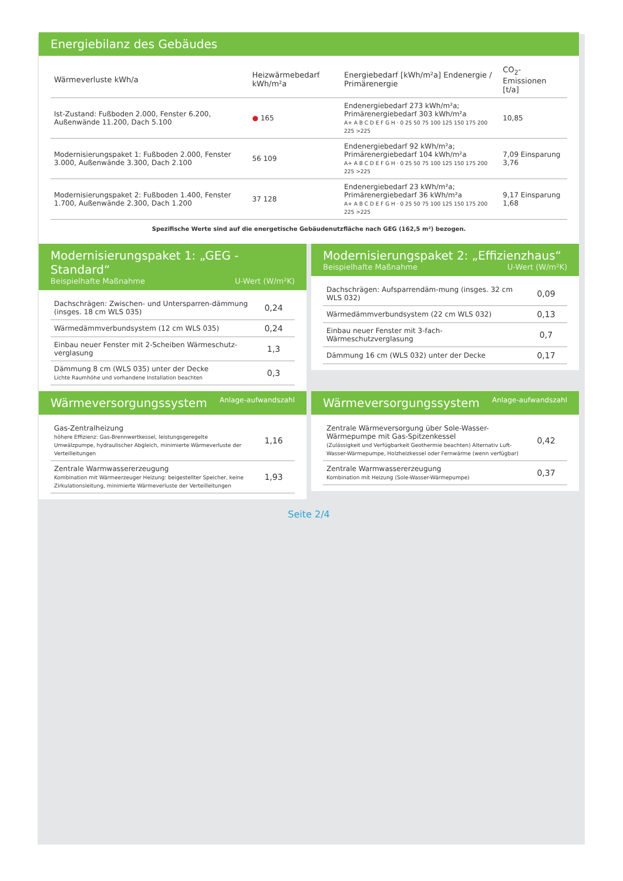Energiebilanz des Gebäudes
| Wärmeverluste kWh/a | Heizwärmebedarf kWh/m²a | Energiebedarf [kWh/m²a] Endenergie / Primärenergie | CO<sub>2</sub>-Emissionen [t/a] |
| --- | --- | --- | --- |
| Ist-Zustand: Fußboden 2.000, Fenster 6.200, Außenwände 11.200, Dach 5.100 | ● 165 | Endenergiebedarf 273 kWh/m²a; Primärenergiebedarf 303 kWh/m²a A+ A B C D E F G H · 0 25 50 75 100 125 150 175 200 225 >225 | 10,85 |
| Modernisierungspaket 1: Fußboden 2.000, Fenster 3.000, Außenwände 3.300, Dach 2.100 | 56 109 | Endenergiebedarf 92 kWh/m²a; Primärenergiebedarf 104 kWh/m²a A+ A B C D E F G H · 0 25 50 75 100 125 150 175 200 225 >225 | 7,09 Einsparung 3,76 |
| Modernisierungspaket 2: Fußboden 1.400, Fenster 1.700, Außenwände 2.300, Dach 1.200 | 37 128 | Endenergiebedarf 23 kWh/m²a; Primärenergiebedarf 36 kWh/m²a A+ A B C D E F G H · 0 25 50 75 100 125 150 175 200 225 >225 | 9,17 Einsparung 1,68 |
Spezifische Werte sind auf die energetische Gebäudenutzfläche nach GEG (162,5 m²) bezogen.
Modernisierungspaket 1: „GEG - Standard“
Beispielhafte Maßnahme U-Wert (W/m²K)
| Dachschrägen: Zwischen- und Untersparren-dämmung (insges. 18 cm WLS 035) | 0,24 |
| Wärmedämmverbundsystem (12 cm WLS 035) | 0,24 |
| Einbau neuer Fenster mit 2-Scheiben Wärmeschutz-verglasung | 1,3 |
| Dämmung 8 cm (WLS 035) unter der Decke Lichte Raumhöhe und vorhandene Installation beachten | 0,3 |
Modernisierungspaket 2: „Effizienzhaus“
Beispielhafte Maßnahme U-Wert (W/m²K)
| Dachschrägen: Aufsparrendäm-mung (insges. 32 cm WLS 032) | 0,09 |
| Wärmedämmverbundsystem (22 cm WLS 032) | 0,13 |
| Einbau neuer Fenster mit 3-fach-Wärmeschutzverglasung | 0,7 |
| Dämmung 16 cm (WLS 032) unter der Decke | 0,17 |
Wärmeversorgungssystem Anlage-aufwandszahl
| Gas-Zentralheizung höhere Effizienz: Gas-Brennwertkessel, leistungsgeregelte Umwälzpumpe, hydraulischer Abgleich, minimierte Wärmeverluste der Verteilleitungen | 1,16 |
| Zentrale Warmwassererzeugung Kombination mit Wärmeerzeuger Heizung: beigestellter Speicher, keine Zirkulationsleitung, minimierte Wärmeverluste der Verteilleitungen | 1,93 |
Wärmeversorgungssystem Anlage-aufwandszahl
| Zentrale Wärmeversorgung über Sole-Wasser-Wärmepumpe mit Gas-Spitzenkessel (Zulässigkeit und Verfügbarkeit Geothermie beachten) Alternativ Luft-Wasser-Wärmepumpe, Holzheizkessel oder Fernwärme (wenn verfügbar) | 0,42 |
| Zentrale Warmwassererzeugung Kombination mit Heizung (Sole-Wasser-Wärmepumpe) | 0,37 |
Seite 2/4